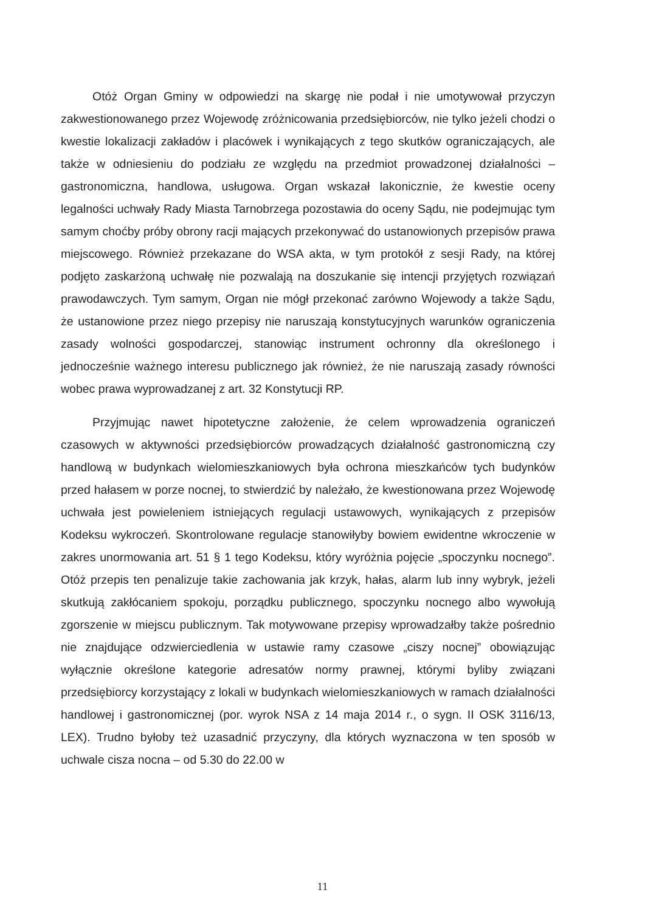Otóż Organ Gminy w odpowiedzi na skargę nie podał i nie umotywował przyczyn zakwestionowanego przez Wojewodę zróżnicowania przedsiębiorców, nie tylko jeżeli chodzi o kwestie lokalizacji zakładów i placówek i wynikających z tego skutków ograniczających, ale także w odniesieniu do podziału ze względu na przedmiot prowadzonej działalności – gastronomiczna, handlowa, usługowa. Organ wskazał lakonicznie, że kwestie oceny legalności uchwały Rady Miasta Tarnobrzega pozostawia do oceny Sądu, nie podejmując tym samym choćby próby obrony racji mających przekonywać do ustanowionych przepisów prawa miejscowego. Również przekazane do WSA akta, w tym protokół z sesji Rady, na której podjęto zaskarżoną uchwałę nie pozwalają na doszukanie się intencji przyjętych rozwiązań prawodawczych. Tym samym, Organ nie mógł przekonać zarówno Wojewody a także Sądu, że ustanowione przez niego przepisy nie naruszają konstytucyjnych warunków ograniczenia zasady wolności gospodarczej, stanowiąc instrument ochronny dla określonego i jednocześnie ważnego interesu publicznego jak również, że nie naruszają zasady równości wobec prawa wyprowadzanej z art. 32 Konstytucji RP.
Przyjmując nawet hipotetyczne założenie, że celem wprowadzenia ograniczeń czasowych w aktywności przedsiębiorców prowadzących działalność gastronomiczną czy handlową w budynkach wielomieszkaniowych była ochrona mieszkańców tych budynków przed hałasem w porze nocnej, to stwierdzić by należało, że kwestionowana przez Wojewodę uchwała jest powieleniem istniejących regulacji ustawowych, wynikających z przepisów Kodeksu wykroczeń. Skontrolowane regulacje stanowiłyby bowiem ewidentne wkroczenie w zakres unormowania art. 51 § 1 tego Kodeksu, który wyróżnia pojęcie „spoczynku nocnego”. Otóż przepis ten penalizuje takie zachowania jak krzyk, hałas, alarm lub inny wybryk, jeżeli skutkują zakłócaniem spokoju, porządku publicznego, spoczynku nocnego albo wywołują zgorszenie w miejscu publicznym. Tak motywowane przepisy wprowadzałby także pośrednio nie znajdujące odzwierciedlenia w ustawie ramy czasowe „ciszy nocnej” obowiązując wyłącznie określone kategorie adresatów normy prawnej, którymi byliby związani przedsiębiorcy korzystający z lokali w budynkach wielomieszkaniowych w ramach działalności handlowej i gastronomicznej (por. wyrok NSA z 14 maja 2014 r., o sygn. II OSK 3116/13, LEX). Trudno byłoby też uzasadnić przyczyny, dla których wyznaczona w ten sposób w uchwale cisza nocna – od 5.30 do 22.00 w
11